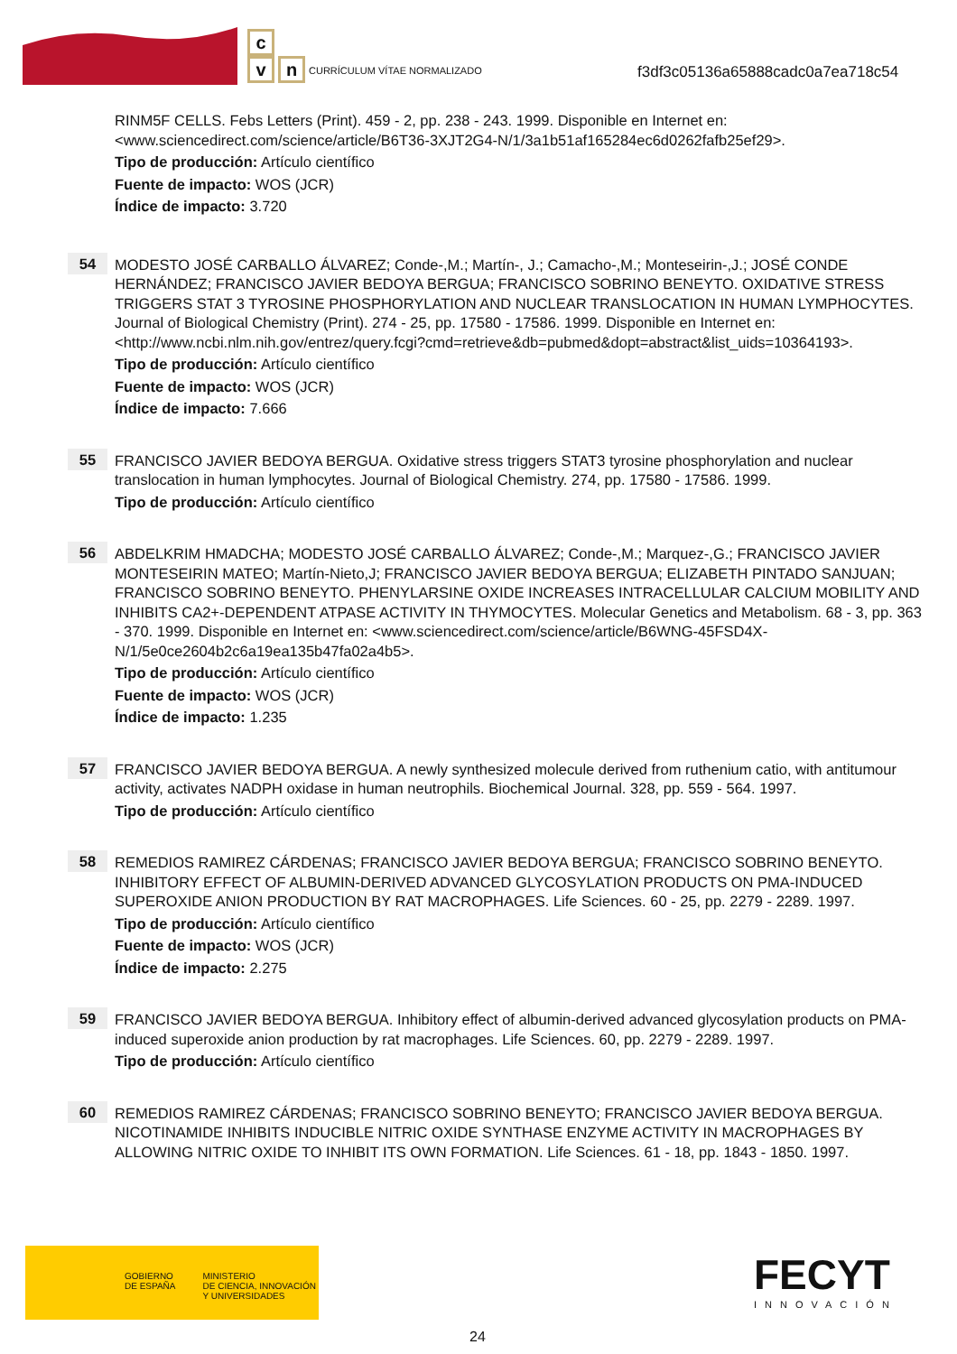c
v n
CURRÍCULUM VÍTAE NORMALIZADO
f3df3c05136a65888cadc0a7ea718c54
RINM5F CELLS. Febs Letters (Print). 459 - 2, pp. 238 - 243. 1999. Disponible en Internet en: <www.sciencedirect.com/science/article/B6T36-3XJT2G4-N/1/3a1b51af165284ec6d0262fafb25ef29>.
Tipo de producción: Artículo científico
Fuente de impacto: WOS (JCR)
Índice de impacto: 3.720
54
MODESTO JOSÉ CARBALLO ÁLVAREZ; Conde-,M.; Martín-, J.; Camacho-,M.; Monteseirin-,J.; JOSÉ CONDE HERNÁNDEZ; FRANCISCO JAVIER BEDOYA BERGUA; FRANCISCO SOBRINO BENEYTO. OXIDATIVE STRESS TRIGGERS STAT 3 TYROSINE PHOSPHORYLATION AND NUCLEAR TRANSLOCATION IN HUMAN LYMPHOCYTES. Journal of Biological Chemistry (Print). 274 - 25, pp. 17580 - 17586. 1999. Disponible en Internet en: <http://www.ncbi.nlm.nih.gov/entrez/query.fcgi?cmd=retrieve&db=pubmed&dopt=abstract&list_uids=10364193>.
Tipo de producción: Artículo científico
Fuente de impacto: WOS (JCR)
Índice de impacto: 7.666
55
FRANCISCO JAVIER BEDOYA BERGUA. Oxidative stress triggers STAT3 tyrosine phosphorylation and nuclear translocation in human lymphocytes. Journal of Biological Chemistry. 274, pp. 17580 - 17586. 1999.
Tipo de producción: Artículo científico
56
ABDELKRIM HMADCHA; MODESTO JOSÉ CARBALLO ÁLVAREZ; Conde-,M.; Marquez-,G.; FRANCISCO JAVIER MONTESEIRIN MATEO; Martín-Nieto,J; FRANCISCO JAVIER BEDOYA BERGUA; ELIZABETH PINTADO SANJUAN; FRANCISCO SOBRINO BENEYTO. PHENYLARSINE OXIDE INCREASES INTRACELLULAR CALCIUM MOBILITY AND INHIBITS CA2+-DEPENDENT ATPASE ACTIVITY IN THYMOCYTES. Molecular Genetics and Metabolism. 68 - 3, pp. 363 - 370. 1999. Disponible en Internet en: <www.sciencedirect.com/science/article/B6WNG-45FSD4X-N/1/5e0ce2604b2c6a19ea135b47fa02a4b5>.
Tipo de producción: Artículo científico
Fuente de impacto: WOS (JCR)
Índice de impacto: 1.235
57
FRANCISCO JAVIER BEDOYA BERGUA. A newly synthesized molecule derived from ruthenium catio, with antitumour activity, activates NADPH oxidase in human neutrophils. Biochemical Journal. 328, pp. 559 - 564. 1997.
Tipo de producción: Artículo científico
58
REMEDIOS RAMIREZ CÁRDENAS; FRANCISCO JAVIER BEDOYA BERGUA; FRANCISCO SOBRINO BENEYTO. INHIBITORY EFFECT OF ALBUMIN-DERIVED ADVANCED GLYCOSYLATION PRODUCTS ON PMA-INDUCED SUPEROXIDE ANION PRODUCTION BY RAT MACROPHAGES. Life Sciences. 60 - 25, pp. 2279 - 2289. 1997.
Tipo de producción: Artículo científico
Fuente de impacto: WOS (JCR)
Índice de impacto: 2.275
59
FRANCISCO JAVIER BEDOYA BERGUA. Inhibitory effect of albumin-derived advanced glycosylation products on PMA-induced superoxide anion production by rat macrophages. Life Sciences. 60, pp. 2279 - 2289. 1997.
Tipo de producción: Artículo científico
60
REMEDIOS RAMIREZ CÁRDENAS; FRANCISCO SOBRINO BENEYTO; FRANCISCO JAVIER BEDOYA BERGUA. NICOTINAMIDE INHIBITS INDUCIBLE NITRIC OXIDE SYNTHASE ENZYME ACTIVITY IN MACROPHAGES BY ALLOWING NITRIC OXIDE TO INHIBIT ITS OWN FORMATION. Life Sciences. 61 - 18, pp. 1843 - 1850. 1997.
GOBIERNO
DE ESPAÑA
MINISTERIO
DE CIENCIA, INNOVACIÓN
Y UNIVERSIDADES
FECYT
INNOVACIÓN
24